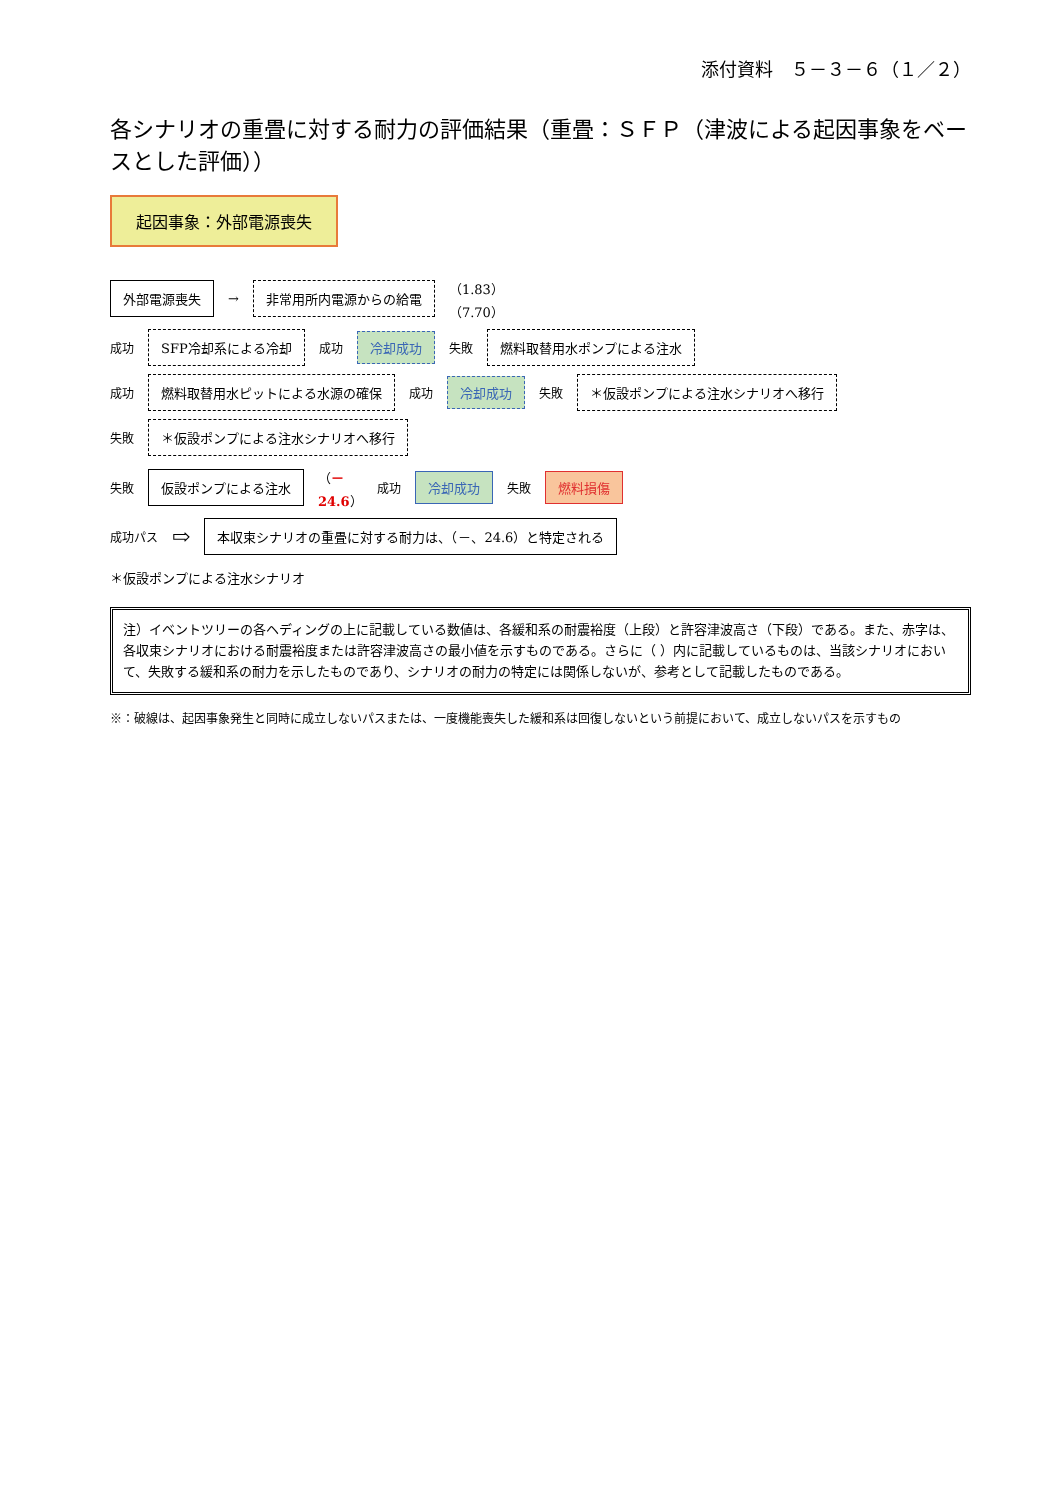添付資料　５－３－６（１／２）
各シナリオの重畳に対する耐力の評価結果（重畳：ＳＦＰ（津波による起因事象をベースとした評価））
起因事象：外部電源喪失
外部電源喪失
→
非常用所内電源からの給電
（1.83）
（7.70）
成功
SFP冷却系による冷却
成功
冷却成功
失敗
燃料取替用水ポンプによる注水
成功
燃料取替用水ピットによる水源の確保
成功
冷却成功
失敗
＊仮設ポンプによる注水シナリオへ移行
失敗
＊仮設ポンプによる注水シナリオへ移行
失敗
仮設ポンプによる注水
（－
24.6） 成功
冷却成功
失敗
燃料損傷
成功パス ⇨
本収束シナリオの重畳に対する耐力は、（－、24.6）と特定される
＊仮設ポンプによる注水シナリオ
注）イベントツリーの各ヘディングの上に記載している数値は、各緩和系の耐震裕度（上段）と許容津波高さ（下段）である。また、赤字は、各収束シナリオにおける耐震裕度または許容津波高さの最小値を示すものである。さらに（ ）内に記載しているものは、当該シナリオにおいて、失敗する緩和系の耐力を示したものであり、シナリオの耐力の特定には関係しないが、参考として記載したものである。
※：破線は、起因事象発生と同時に成立しないパスまたは、一度機能喪失した緩和系は回復しないという前提において、成立しないパスを示すもの